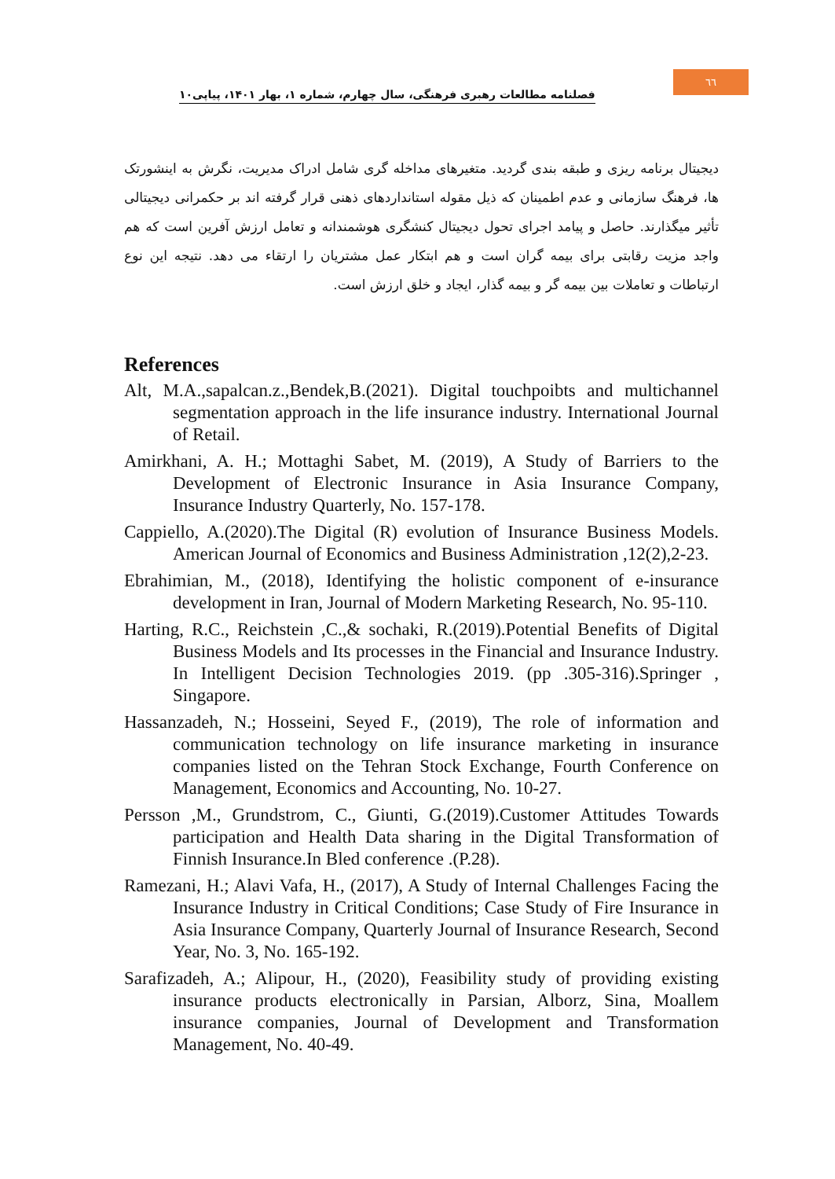فصلنامه مطالعات رهبری فرهنگی، سال چهارم، شماره ۱، بهار ۱۴۰۱، پیاپی۱۰
٦٦
دیجیتال برنامه ریزی و طبقه بندی گردید. متغیرهای مداخله گری شامل ادراک مدیریت، نگرش به اینشورتک ها، فرهنگ سازمانی و عدم اطمینان که ذیل مقوله استانداردهای ذهنی قرار گرفته اند بر حکمرانی دیجیتالی تأثیر میگذارند. حاصل و پیامد اجرای تحول دیجیتال کنشگری هوشمندانه و تعامل ارزش آفرین است که هم واجد مزیت رقابتی برای بیمه گران است و هم ابتکار عمل مشتریان را ارتقاء می دهد. نتیجه این نوع ارتباطات و تعاملات بین بیمه گر و بیمه گذار، ایجاد و خلق ارزش است.
References
Alt, M.A.,sapalcan.z.,Bendek,B.(2021). Digital touchpoibts and multichannel segmentation approach in the life insurance industry. International Journal of Retail.
Amirkhani, A. H.; Mottaghi Sabet, M. (2019), A Study of Barriers to the Development of Electronic Insurance in Asia Insurance Company, Insurance Industry Quarterly, No. 157-178.
Cappiello, A.(2020).The Digital (R) evolution of Insurance Business Models. American Journal of Economics and Business Administration ,12(2),2-23.
Ebrahimian, M., (2018), Identifying the holistic component of e-insurance development in Iran, Journal of Modern Marketing Research, No. 95-110.
Harting, R.C., Reichstein ,C.,& sochaki, R.(2019).Potential Benefits of Digital Business Models and Its processes in the Financial and Insurance Industry. In Intelligent Decision Technologies 2019. (pp .305-316).Springer , Singapore.
Hassanzadeh, N.; Hosseini, Seyed F., (2019), The role of information and communication technology on life insurance marketing in insurance companies listed on the Tehran Stock Exchange, Fourth Conference on Management, Economics and Accounting, No. 10-27.
Persson ,M., Grundstrom, C., Giunti, G.(2019).Customer Attitudes Towards participation and Health Data sharing in the Digital Transformation of Finnish Insurance.In Bled conference .(P.28).
Ramezani, H.; Alavi Vafa, H., (2017), A Study of Internal Challenges Facing the Insurance Industry in Critical Conditions; Case Study of Fire Insurance in Asia Insurance Company, Quarterly Journal of Insurance Research, Second Year, No. 3, No. 165-192.
Sarafizadeh, A.; Alipour, H., (2020), Feasibility study of providing existing insurance products electronically in Parsian, Alborz, Sina, Moallem insurance companies, Journal of Development and Transformation Management, No. 40-49.